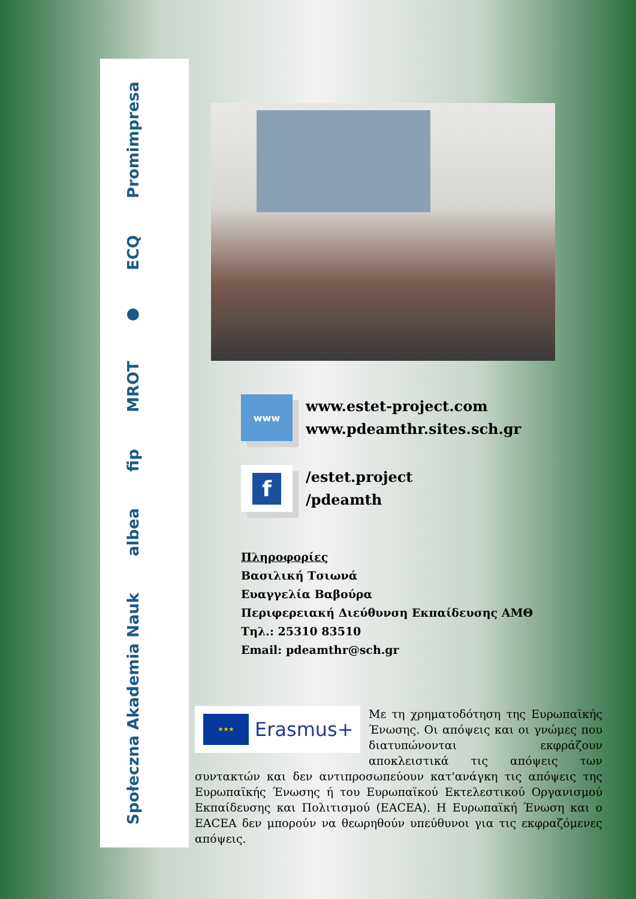Społeczna Akademia Nauk albea fip MROT ● ECQ Promimpresa
www
www.estet-project.com
www.pdeamthr.sites.sch.gr
f
/estet.project
/pdeamth
Πληροφορίες
Βασιλική Τσιωνά
Ευαγγελία Βαβούρα
Περιφερειακή Διεύθυνση Εκπαίδευσης ΑΜΘ
Τηλ.: 25310 83510
Email: pdeamthr@sch.gr
★★★
Erasmus+
Με τη χρηματοδότηση της Ευρωπαϊκής Ένωσης. Οι απόψεις και οι γνώμες που διατυπώνονται εκφράζουν αποκλειστικά τις απόψεις των συντακτών και δεν αντιπροσωπεύουν κατ'ανάγκη τις απόψεις της Ευρωπαϊκής Ένωσης ή του Ευρωπαϊκού Εκτελεστικού Οργανισμού Εκπαίδευσης και Πολιτισμού (EACEA). Η Ευρωπαϊκή Ένωση και ο EACEA δεν μπορούν να θεωρηθούν υπεύθυνοι για τις εκφραζόμενες απόψεις.